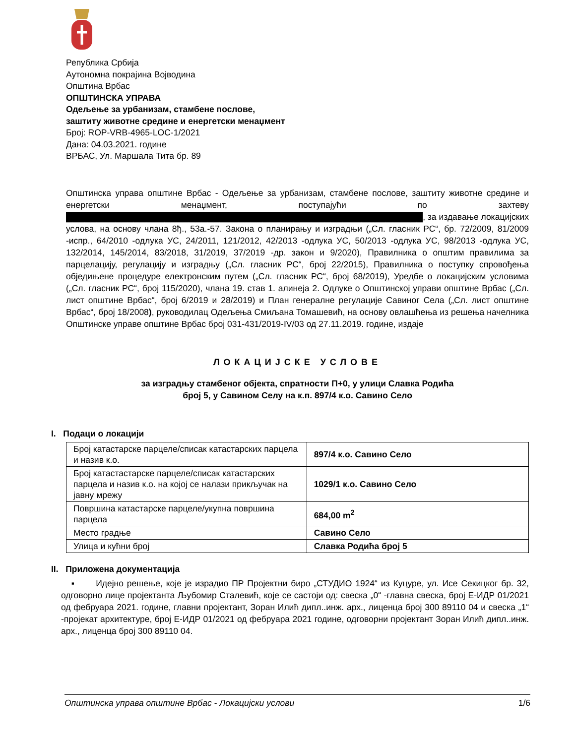Република Србија
Аутономна покрајина Војводина
Општина Врбас
ОПШТИНСКА УПРАВА
Одељење за урбанизам, стамбене послове,
заштиту животне средине и енергетски менаџмент
Број: ROP-VRB-4965-LOC-1/2021
Дана: 04.03.2021. године
ВРБАС, Ул. Маршала Тита бр. 89
Општинска управа општине Врбас - Одељење за урбанизам, стамбене послове, заштиту животне средине и енергетски менаџмент, поступајући по захтеву ██████████████████████████████████████████████████████████, за издавање локацијских услова, на основу члана 8ђ., 53а.-57. Закона о планирању и изградњи („Сл. гласник РС“, бр. 72/2009, 81/2009 -испр., 64/2010 -одлука УС, 24/2011, 121/2012, 42/2013 -одлука УС, 50/2013 -одлука УС, 98/2013 -одлука УС, 132/2014, 145/2014, 83/2018, 31/2019, 37/2019 -др. закон и 9/2020), Правилника о општим правилима за парцелацију, регулацију и изградњу („Сл. гласник РС“, број 22/2015), Правилника о поступку спровођења обједињене процедуре електронским путем („Сл. гласник РС“, број 68/2019), Уредбе о локацијским условима („Сл. гласник РС“, број 115/2020), члана 19. став 1. алинеја 2. Одлуке о Општинској управи општине Врбас („Сл. лист општине Врбас“, број 6/2019 и 28/2019) и План генералне регулације Савиног Села („Сл. лист општине Врбас“, број 18/2008), руководилац Одељења Смиљана Томашевић, на основу овлашћења из решења начелника Општинске управе општине Врбас број 031-431/2019-IV/03 од 27.11.2019. године, издаје
ЛОКАЦИЈСКЕ УСЛОВЕ
за изградњу стамбеног објекта, спратности П+0, у улици Славка Родића
број 5, у Савином Селу на к.п. 897/4 к.о. Савино Село
I. Подаци о локацији
| Број катастарске парцеле/списак катастарских парцела и назив к.о. | 897/4 к.о. Савино Село |
| Број катастастарске парцеле/списак катастарских парцела и назив к.о. на којој се налази прикључак на јавну мрежу | 1029/1 к.о. Савино Село |
| Површина катастарске парцеле/укупна површина парцела | 684,00 m<sup>2</sup> |
| Место градње | Савино Село |
| Улица и кућни број | Славка Родића број 5 |
II. Приложена документација
▪ Идејно решење, које је израдио ПР Пројектни биро „СТУДИО 1924“ из Куцуре, ул. Исе Секицког бр. 32, одговорно лице пројектанта Љубомир Сталевић, које се састоји од: свеска „0“ -главна свеска, број Е-ИДР 01/2021 од фебруара 2021. године, главни пројектант, Зоран Илић дипл..инж. арх., лиценца број 300 89110 04 и свеска „1“ -пројекат архитектуре, број Е-ИДР 01/2021 од фебруара 2021 године, одговорни пројектант Зоран Илић дипл..инж. арх., лиценца број 300 89110 04.
Општинска управа општине Врбас - Локацијски услови 1/6